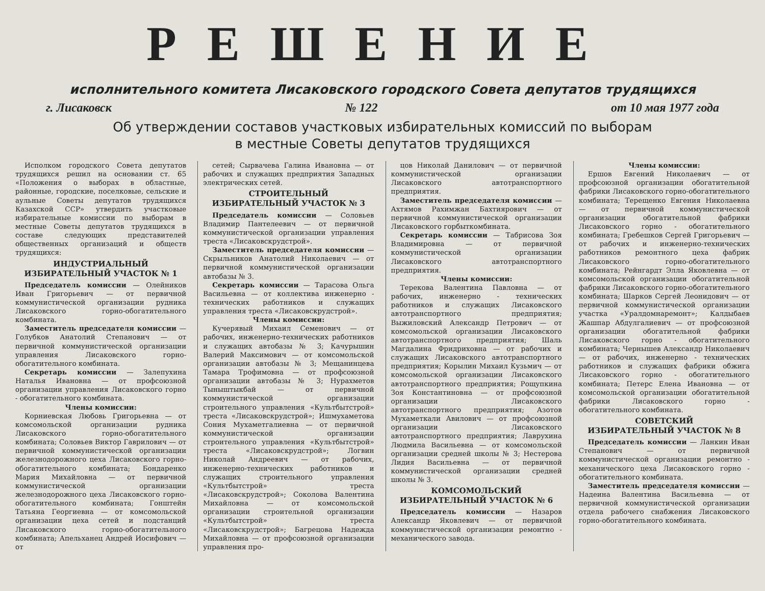РЕШЕНИЕ
исполнительного комитета Лисаковского городского Совета депутатов трудящихся
г. Лисаковск № 122 от 10 мая 1977 года
Об утверждении составов участковых избирательных комиссий по выборам
в местные Советы депутатов трудящихся
Исполком городского Совета депутатов трудящихся решил на основании ст. 65 «Положения о выборах в областные, районные, городские, поселковые, сельские и аульные Советы депутатов трудящихся Казахской ССР» утвердить участковые избирательные комиссии по выборам в местные Советы депутатов трудящихся в составе следующих представителей общественных организаций и обществ трудящихся:
ИНДУСТРИАЛЬНЫЙ
ИЗБИРАТЕЛЬНЫЙ УЧАСТОК № 1
Председатель комиссии — Олейников Иван Григорьевич — от первичной коммунистической организации рудника Лисаковского горно-обогатительного комбината.
Заместитель председателя комиссии — Голубков Анатолий Степанович — от первичной коммунистической организации управления Лисаковского горно-обогатительного комбината.
Секретарь комиссии — Залепухина Наталья Ивановна — от профсоюзной организации управления Лисаковского горно - обогатительного комбината.
Члены комиссии:
Корниевская Любовь Григорьевна — от комсомольской организации рудника Лисаковского горно-обогатительного комбината; Соловьев Виктор Гаврилович — от первичной коммунистической организации железнодорожного цеха Лисаковского горно-обогатительного комбината; Бондаренко Мария Михайловна — от первичной коммунистической организации железнодорожного цеха Лисаковского горно-обогатительного комбината; Гонштейн Татьяна Георгиевна — от комсомольской организации цеха сетей и подстанций Лисаковского горно-обогатительного комбината; Апельханец Андрей Иосифович — от
сетей; Сырвачева Галина Ивановна — от рабочих и служащих предприятия Западных электрических сетей.
СТРОИТЕЛЬНЫЙ
ИЗБИРАТЕЛЬНЫЙ УЧАСТОК № 3
Председатель комиссии — Соловьев Владимир Пантелеевич — от первичной коммунистической организации управления треста «Лисаковскрудстрой».
Заместитель председателя комиссии — Скрыльников Анатолий Николаевич — от первичной коммунистической организации автобазы № 3.
Секретарь комиссии — Тарасова Ольга Васильевна — от коллектива инженерно - технических работников и служащих управления треста «Лисаковскрудстрой».
Члены комиссии:
Кучерявый Михаил Семенович — от рабочих, инженерно-технических работников и служащих автобазы № 3; Качурышин Валерий Максимович — от комсомольской организации автобазы № 3; Мещанинцева Тамара Трофимовна — от профсоюзной организации автобазы № 3; Нурахметов Тыныштыкбай — от первичной коммунистической организации строительного управления «Культбытстрой» треста «Лисаковскрудстрой»; Ишмухаметова Сония Мухаметгалиевна — от первичной коммунистической организации строительного управления «Культбытстрой» треста «Лисаковскрудстрой»; Логвин Николай Андреевич — от рабочих, инженерно-технических работников и служащих строительного управления «Культбытстрой» треста «Лисаковскрудстрой»; Соколова Валентина Михайловна — от комсомольской организации строительной организации «Культбытстрой» треста «Лисаковскрудстрой»; Багрецова Надежда Михайловна — от профсоюзной организации управления про-
цов Николай Данилович — от первичной коммунистической организации Лисаковского автотранспортного предприятия.
Заместитель председателя комиссии — Ахтямов Рахимжан Бахтиярович — от первичной коммунистической организации Лисаковского горбыткомбината.
Секретарь комиссии — Табрисова Зоя Владимировна — от первичной коммунистической организации Лисаковского автотранспортного предприятия.
Члены комиссии:
Терекова Валентина Павловна — от рабочих, инженерно - технических работников и служащих Лисаковского автотранспортного предприятия; Выжиловский Александр Петрович — от комсомольской организации Лисаковского автотранспортного предприятия; Шаль Магдалина Фридриховна — от рабочих и служащих Лисаковского автотранспортного предприятия; Корылин Михаил Кузьмич — от комсомольской организации Лисаковского автотранспортного предприятия; Рощупкина Зоя Константиновна — от профсоюзной организации Лисаковского автотранспортного предприятия; Азотов Мухаметкали Авилович — от профсоюзной организации Лисаковского автотранспортного предприятия; Лаврухина Людмила Васильевна — от комсомольской организации средней школы № 3; Нестерова Лидия Васильевна — от первичной коммунистической организации средней школы № 3.
КОМСОМОЛЬСКИЙ
ИЗБИРАТЕЛЬНЫЙ УЧАСТОК № 6
Председатель комиссии — Назаров Александр Яковлевич — от первичной коммунистической организации ремонтно - механического завода.
Члены комиссии:
Ершов Евгений Николаевич — от профсоюзной организации обогатительной фабрики Лисаковского горно-обогатительного комбината; Терещенко Евгения Николаевна — от первичной коммунистической организации обогатительной фабрики Лисаковского горно - обогатительного комбината; Гребешков Сергей Григорьевич — от рабочих и инженерно-технических работников ремонтного цеха фабрик Лисаковского горно-обогатительного комбината; Рейнгардт Элла Яковлевна — от комсомольской организации обогатительной фабрики Лисаковского горно-обогатительного комбината; Шарков Сергей Леонидович — от первичной коммунистической организации участка «Уралдомнаремонт»; Калдыбаев Жашпар Абдулгалиевич — от профсоюзной организации обогатительной фабрики Лисаковского горно - обогатительного комбината; Чернышев Александр Николаевич — от рабочих, инженерно - технических работников и служащих фабрики обжига Лисаковского горно - обогатительного комбината; Петерс Елена Ивановна — от комсомольской организации обогатительной фабрики Лисаковского горно - обогатительного комбината.
СОВЕТСКИЙ
ИЗБИРАТЕЛЬНЫЙ УЧАСТОК № 8
Председатель комиссии — Ланкин Иван Степанович — от первичной коммунистической организации ремонтно - механического цеха Лисаковского горно - обогатительного комбината.
Заместитель председателя комиссии — Надеина Валентина Васильевна — от первичной коммунистической организации отдела рабочего снабжения Лисаковского горно-обогатительного комбината.